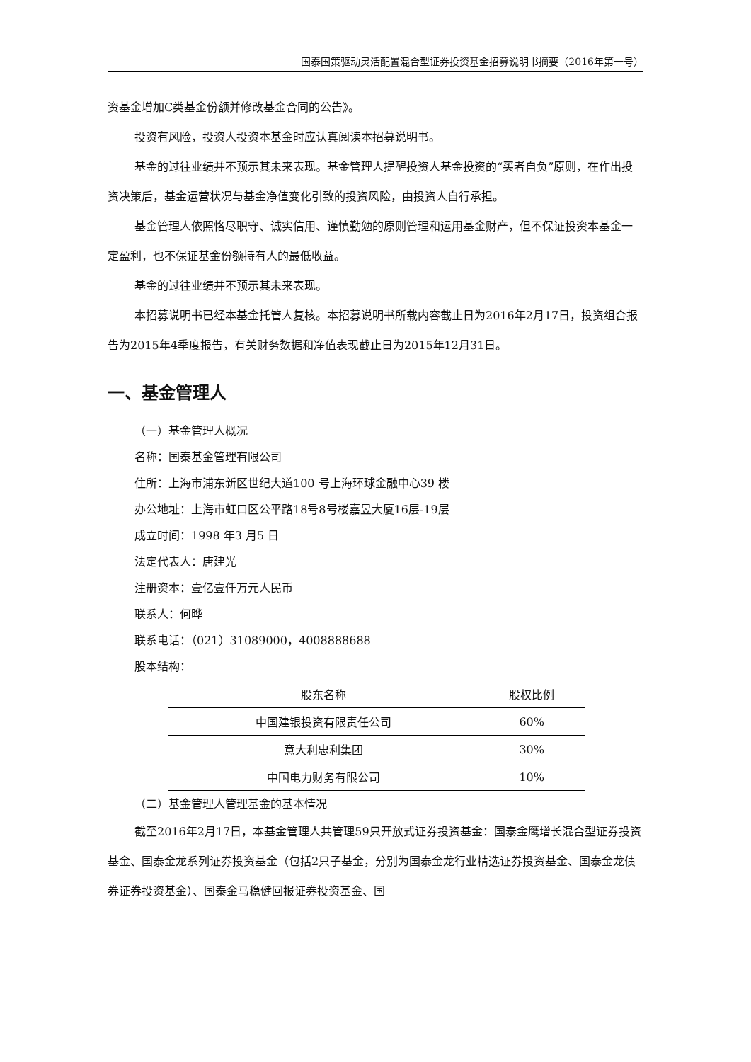国泰国策驱动灵活配置混合型证券投资基金招募说明书摘要（2016年第一号）
资基金增加C类基金份额并修改基金合同的公告》。
投资有风险，投资人投资本基金时应认真阅读本招募说明书。
基金的过往业绩并不预示其未来表现。基金管理人提醒投资人基金投资的“买者自负”原则，在作出投资决策后，基金运营状况与基金净值变化引致的投资风险，由投资人自行承担。
基金管理人依照恪尽职守、诚实信用、谨慎勤勉的原则管理和运用基金财产，但不保证投资本基金一定盈利，也不保证基金份额持有人的最低收益。
基金的过往业绩并不预示其未来表现。
本招募说明书已经本基金托管人复核。本招募说明书所载内容截止日为2016年2月17日，投资组合报告为2015年4季度报告，有关财务数据和净值表现截止日为2015年12月31日。
一、基金管理人
（一）基金管理人概况
名称：国泰基金管理有限公司
住所：上海市浦东新区世纪大道100 号上海环球金融中心39 楼
办公地址：上海市虹口区公平路18号8号楼嘉昱大厦16层-19层
成立时间：1998 年3 月5 日
法定代表人：唐建光
注册资本：壹亿壹仟万元人民币
联系人：何晔
联系电话：（021）31089000，4008888688
股本结构：
| 股东名称 | 股权比例 |
| 中国建银投资有限责任公司 | 60% |
| 意大利忠利集团 | 30% |
| 中国电力财务有限公司 | 10% |
（二）基金管理人管理基金的基本情况
截至2016年2月17日，本基金管理人共管理59只开放式证券投资基金：国泰金鹰增长混合型证券投资基金、国泰金龙系列证券投资基金（包括2只子基金，分别为国泰金龙行业精选证券投资基金、国泰金龙债券证券投资基金）、国泰金马稳健回报证券投资基金、国